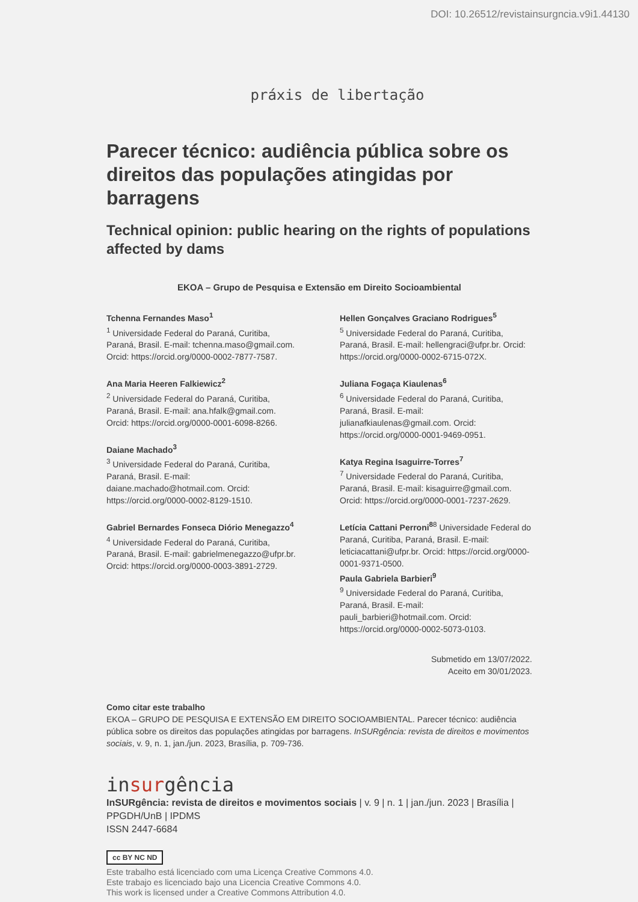DOI: 10.26512/revistainsurgncia.v9i1.44130
práxis de libertação
Parecer técnico: audiência pública sobre os direitos das populações atingidas por barragens
Technical opinion: public hearing on the rights of populations affected by dams
EKOA – Grupo de Pesquisa e Extensão em Direito Socioambiental
Tchenna Fernandes Maso<sup>1</sup>
<sup>1</sup> Universidade Federal do Paraná, Curitiba, Paraná, Brasil. E-mail: tchenna.maso@gmail.com. Orcid: https://orcid.org/0000-0002-7877-7587.
Ana Maria Heeren Falkiewicz<sup>2</sup>
<sup>2</sup> Universidade Federal do Paraná, Curitiba, Paraná, Brasil. E-mail: ana.hfalk@gmail.com. Orcid: https://orcid.org/0000-0001-6098-8266.
Daiane Machado<sup>3</sup>
<sup>3</sup> Universidade Federal do Paraná, Curitiba, Paraná, Brasil. E-mail: daiane.machado@hotmail.com. Orcid: https://orcid.org/0000-0002-8129-1510.
Gabriel Bernardes Fonseca Diório Menegazzo<sup>4</sup>
<sup>4</sup> Universidade Federal do Paraná, Curitiba, Paraná, Brasil. E-mail: gabrielmenegazzo@ufpr.br. Orcid: https://orcid.org/0000-0003-3891-2729.
Hellen Gonçalves Graciano Rodrigues<sup>5</sup>
<sup>5</sup> Universidade Federal do Paraná, Curitiba, Paraná, Brasil. E-mail: hellengraci@ufpr.br. Orcid: https://orcid.org/0000-0002-6715-072X.
Juliana Fogaça Kiaulenas<sup>6</sup>
<sup>6</sup> Universidade Federal do Paraná, Curitiba, Paraná, Brasil. E-mail: julianafkiaulenas@gmail.com. Orcid: https://orcid.org/0000-0001-9469-0951.
Katya Regina Isaguirre-Torres<sup>7</sup>
<sup>7</sup> Universidade Federal do Paraná, Curitiba, Paraná, Brasil. E-mail: kisaguirre@gmail.com. Orcid: https://orcid.org/0000-0001-7237-2629.
Letícia Cattani Perroni<sup>8</sup><sup>8</sup> Universidade Federal do Paraná, Curitiba, Paraná, Brasil. E-mail: leticiacattani@ufpr.br. Orcid: https://orcid.org/0000-0001-9371-0500.
Paula Gabriela Barbieri<sup>9</sup>
<sup>9</sup> Universidade Federal do Paraná, Curitiba, Paraná, Brasil. E-mail: pauli_barbieri@hotmail.com. Orcid: https://orcid.org/0000-0002-5073-0103.
Submetido em 13/07/2022.
Aceito em 30/01/2023.
Como citar este trabalho
EKOA – GRUPO DE PESQUISA E EXTENSÃO EM DIREITO SOCIOAMBIENTAL. Parecer técnico: audiência pública sobre os direitos das populações atingidas por barragens. InSURgência: revista de direitos e movimentos sociais, v. 9, n. 1, jan./jun. 2023, Brasília, p. 709-736.
insurgência
InSURgência: revista de direitos e movimentos sociais | v. 9 | n. 1 | jan./jun. 2023 | Brasília | PPGDH/UnB | IPDMS
ISSN 2447-6684
cc BY NC ND
Este trabalho está licenciado com uma Licença Creative Commons 4.0.
Este trabajo es licenciado bajo una Licencia Creative Commons 4.0.
This work is licensed under a Creative Commons Attribution 4.0.